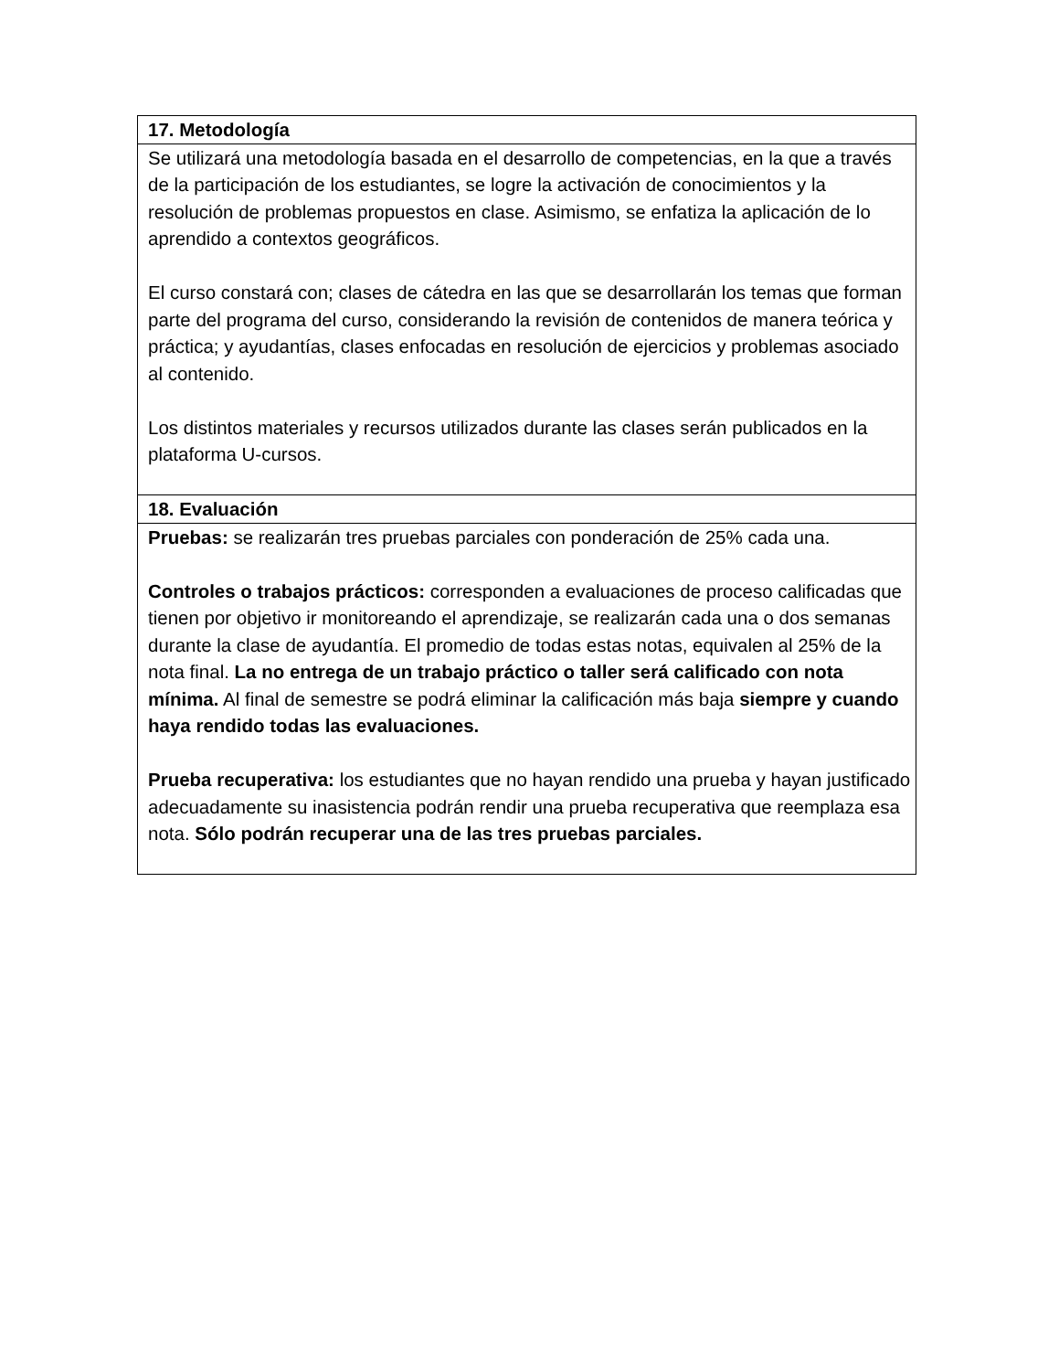| 17. Metodología |
| --- |
| Se utilizará una metodología basada en el desarrollo de competencias, en la que a través de la participación de los estudiantes, se logre la activación de conocimientos y la resolución de problemas propuestos en clase. Asimismo, se enfatiza la aplicación de lo aprendido a contextos geográficos. El curso constará con; clases de cátedra en las que se desarrollarán los temas que forman parte del programa del curso, considerando la revisión de contenidos de manera teórica y práctica; y ayudantías, clases enfocadas en resolución de ejercicios y problemas asociado al contenido. Los distintos materiales y recursos utilizados durante las clases serán publicados en la plataforma U-cursos. |
| 18. Evaluación |
| Pruebas: se realizarán tres pruebas parciales con ponderación de 25% cada una. Controles o trabajos prácticos: corresponden a evaluaciones de proceso calificadas que tienen por objetivo ir monitoreando el aprendizaje, se realizarán cada una o dos semanas durante la clase de ayudantía. El promedio de todas estas notas, equivalen al 25% de la nota final. La no entrega de un trabajo práctico o taller será calificado con nota mínima. Al final de semestre se podrá eliminar la calificación más baja siempre y cuando haya rendido todas las evaluaciones. Prueba recuperativa: los estudiantes que no hayan rendido una prueba y hayan justificado adecuadamente su inasistencia podrán rendir una prueba recuperativa que reemplaza esa nota. Sólo podrán recuperar una de las tres pruebas parciales. |